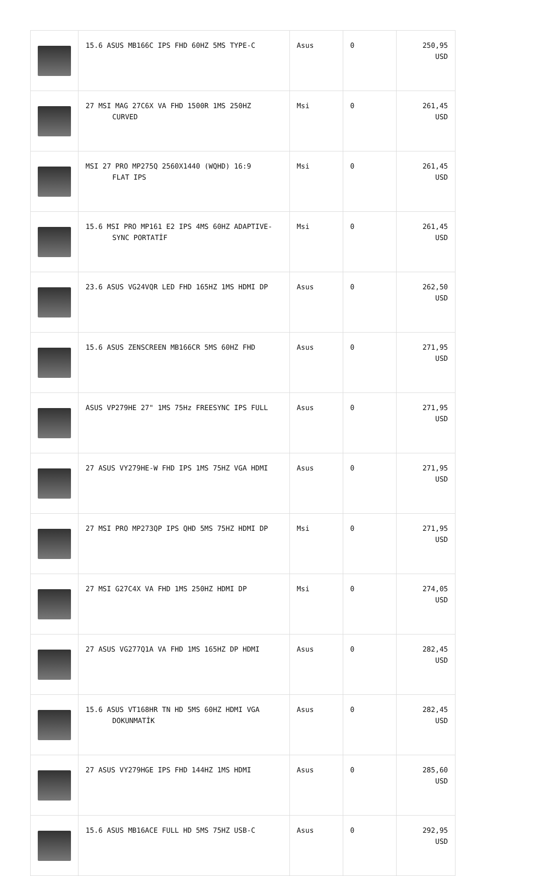| | 15.6 ASUS MB166C IPS FHD 60HZ 5MS TYPE-C | Asus | 0 | 250,95 USD |
| | 27 MSI MAG 27C6X VA FHD 1500R 1MS 250HZ CURVED | Msi | 0 | 261,45 USD |
| | MSI 27 PRO MP275Q 2560X1440 (WQHD) 16:9 FLAT IPS | Msi | 0 | 261,45 USD |
| | 15.6 MSI PRO MP161 E2 IPS 4MS 60HZ ADAPTIVE- SYNC PORTATİF | Msi | 0 | 261,45 USD |
| | 23.6 ASUS VG24VQR LED FHD 165HZ 1MS HDMI DP | Asus | 0 | 262,50 USD |
| | 15.6 ASUS ZENSCREEN MB166CR 5MS 60HZ FHD | Asus | 0 | 271,95 USD |
| | ASUS VP279HE 27" 1MS 75Hz FREESYNC IPS FULL | Asus | 0 | 271,95 USD |
| | 27 ASUS VY279HE-W FHD IPS 1MS 75HZ VGA HDMI | Asus | 0 | 271,95 USD |
| | 27 MSI PRO MP273QP IPS QHD 5MS 75HZ HDMI DP | Msi | 0 | 271,95 USD |
| | 27 MSI G27C4X VA FHD 1MS 250HZ HDMI DP | Msi | 0 | 274,05 USD |
| | 27 ASUS VG277Q1A VA FHD 1MS 165HZ DP HDMI | Asus | 0 | 282,45 USD |
| | 15.6 ASUS VT168HR TN HD 5MS 60HZ HDMI VGA DOKUNMATİK | Asus | 0 | 282,45 USD |
| | 27 ASUS VY279HGE IPS FHD 144HZ 1MS HDMI | Asus | 0 | 285,60 USD |
| | 15.6 ASUS MB16ACE FULL HD 5MS 75HZ USB-C | Asus | 0 | 292,95 USD |